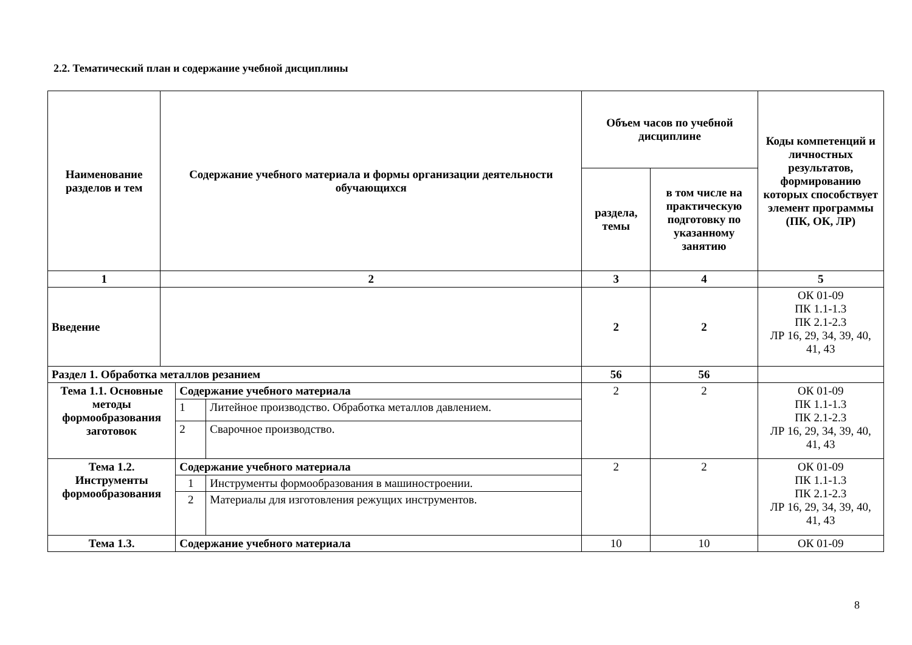2.2. Тематический план и содержание учебной дисциплины
| Наименование разделов и тем | Содержание учебного материала и формы организации деятельности обучающихся | | | Объем часов по учебной дисциплине | | Коды компетенций и личностных результатов, формированию которых способствует элемент программы (ПК, ОК, ЛР) |
| --- | --- | --- | --- | --- | --- | --- |
| | | | | раздела, темы | в том числе на практическую подготовку по указанному занятию | |
| 1 | 2 | | | 3 | 4 | 5 |
| Введение | | | | 2 | 2 | ОК 01-09 ПК 1.1-1.3 ПК 2.1-2.3 ЛР 16, 29, 34, 39, 40, 41, 43 |
| Раздел 1. Обработка металлов резанием | | | | 56 | 56 | |
| Тема 1.1. Основные методы формообразования заготовок | | Содержание учебного материала | | 2 | 2 | ОК 01-09 ПК 1.1-1.3 ПК 2.1-2.3 ЛР 16, 29, 34, 39, 40, 41, 43 |
| | | 1 | Литейное производство. Обработка металлов давлением. | | | |
| | | 2 | Сварочное производство. | | | |
| Тема 1.2. Инструменты формообразования | | Содержание учебного материала | | 2 | 2 | ОК 01-09 ПК 1.1-1.3 ПК 2.1-2.3 ЛР 16, 29, 34, 39, 40, 41, 43 |
| | | 1 | Инструменты формообразования в машиностроении. | | | |
| | | 2 | Материалы для изготовления режущих инструментов. | | | |
| Тема 1.3. | | Содержание учебного материала | | 10 | 10 | ОК 01-09 |
8